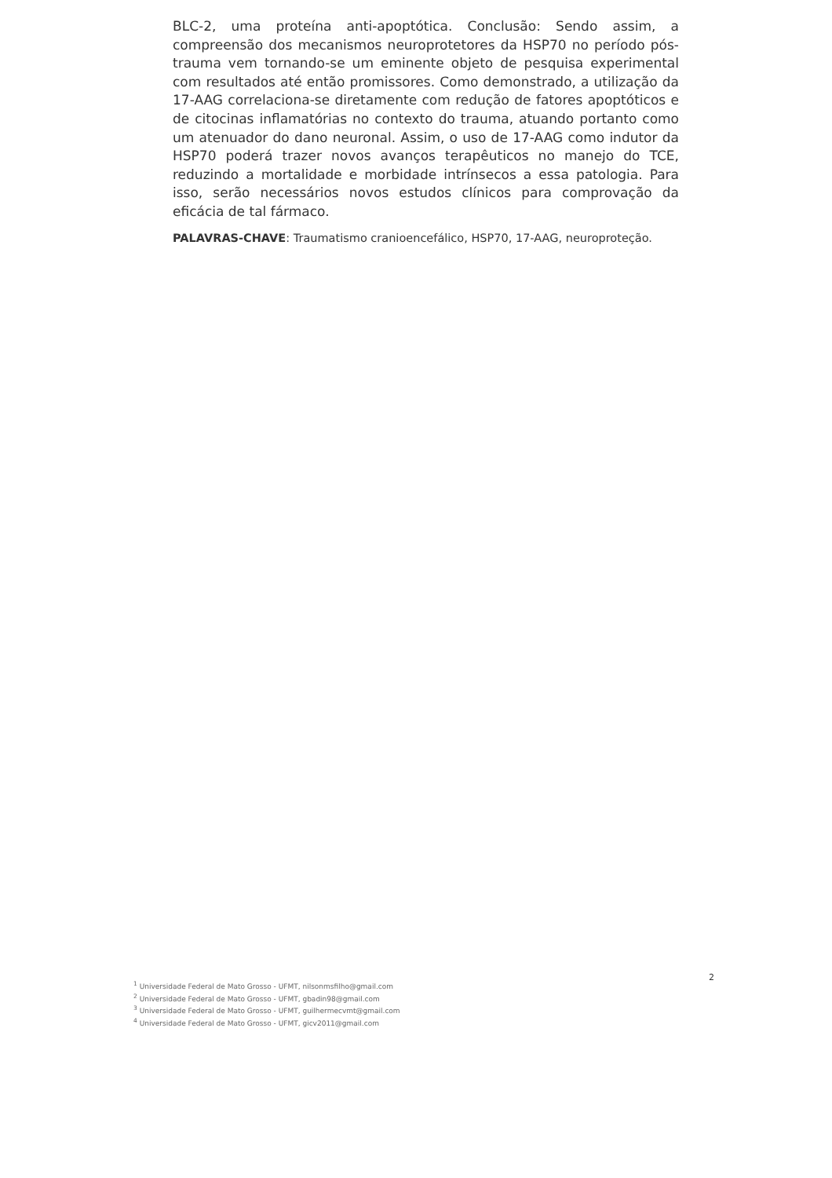BLC-2, uma proteína anti-apoptótica. Conclusão: Sendo assim, a compreensão dos mecanismos neuroprotetores da HSP70 no período pós-trauma vem tornando-se um eminente objeto de pesquisa experimental com resultados até então promissores. Como demonstrado, a utilização da 17-AAG correlaciona-se diretamente com redução de fatores apoptóticos e de citocinas inflamatórias no contexto do trauma, atuando portanto como um atenuador do dano neuronal. Assim, o uso de 17-AAG como indutor da HSP70 poderá trazer novos avanços terapêuticos no manejo do TCE, reduzindo a mortalidade e morbidade intrínsecos a essa patologia. Para isso, serão necessários novos estudos clínicos para comprovação da eficácia de tal fármaco.
PALAVRAS-CHAVE: Traumatismo cranioencefálico, HSP70, 17-AAG, neuroproteção.
2
<sup>1</sup> Universidade Federal de Mato Grosso - UFMT, nilsonmsfilho@gmail.com
<sup>2</sup> Universidade Federal de Mato Grosso - UFMT, gbadin98@gmail.com
<sup>3</sup> Universidade Federal de Mato Grosso - UFMT, guilhermecvmt@gmail.com
<sup>4</sup> Universidade Federal de Mato Grosso - UFMT, gicv2011@gmail.com